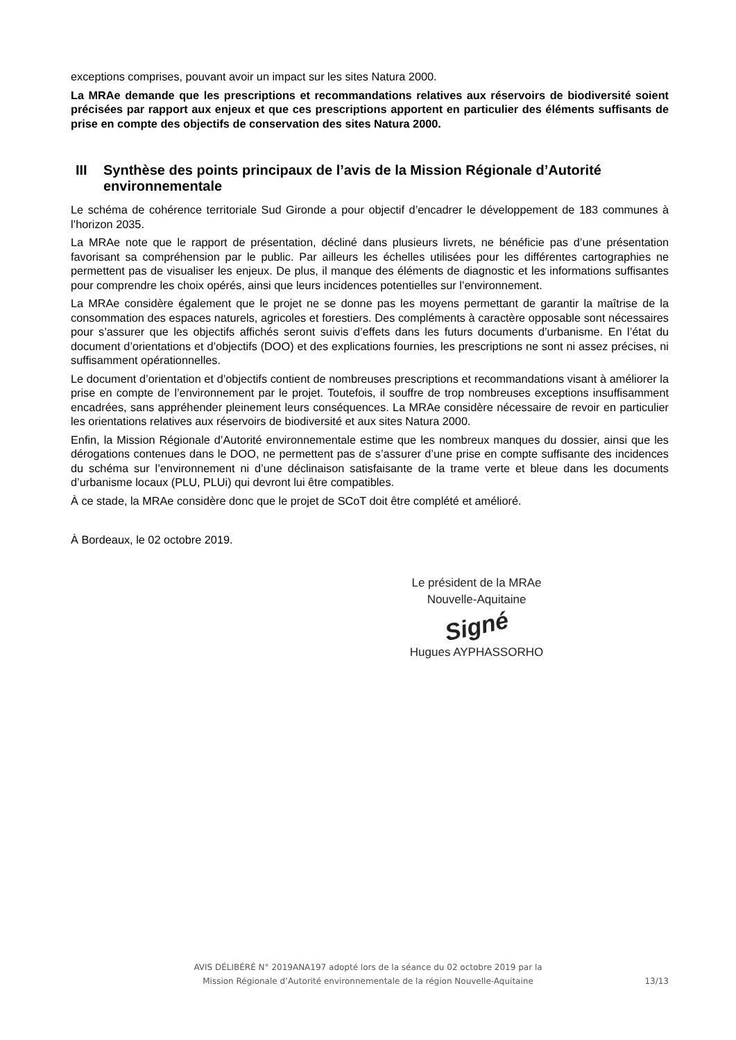exceptions comprises, pouvant avoir un impact sur les sites Natura 2000.
La MRAe demande que les prescriptions et recommandations relatives aux réservoirs de biodiversité soient précisées par rapport aux enjeux et que ces prescriptions apportent en particulier des éléments suffisants de prise en compte des objectifs de conservation des sites Natura 2000.
III Synthèse des points principaux de l’avis de la Mission Régionale d’Autorité environnementale
Le schéma de cohérence territoriale Sud Gironde a pour objectif d’encadrer le développement de 183 communes à l’horizon 2035.
La MRAe note que le rapport de présentation, décliné dans plusieurs livrets, ne bénéficie pas d’une présentation favorisant sa compréhension par le public. Par ailleurs les échelles utilisées pour les différentes cartographies ne permettent pas de visualiser les enjeux. De plus, il manque des éléments de diagnostic et les informations suffisantes pour comprendre les choix opérés, ainsi que leurs incidences potentielles sur l’environnement.
La MRAe considère également que le projet ne se donne pas les moyens permettant de garantir la maîtrise de la consommation des espaces naturels, agricoles et forestiers. Des compléments à caractère opposable sont nécessaires pour s’assurer que les objectifs affichés seront suivis d’effets dans les futurs documents d’urbanisme. En l’état du document d’orientations et d’objectifs (DOO) et des explications fournies, les prescriptions ne sont ni assez précises, ni suffisamment opérationnelles.
Le document d’orientation et d’objectifs contient de nombreuses prescriptions et recommandations visant à améliorer la prise en compte de l’environnement par le projet. Toutefois, il souffre de trop nombreuses exceptions insuffisamment encadrées, sans appréhender pleinement leurs conséquences. La MRAe considère nécessaire de revoir en particulier les orientations relatives aux réservoirs de biodiversité et aux sites Natura 2000.
Enfin, la Mission Régionale d’Autorité environnementale estime que les nombreux manques du dossier, ainsi que les dérogations contenues dans le DOO, ne permettent pas de s’assurer d’une prise en compte suffisante des incidences du schéma sur l’environnement ni d’une déclinaison satisfaisante de la trame verte et bleue dans les documents d’urbanisme locaux (PLU, PLUi) qui devront lui être compatibles.
À ce stade, la MRAe considère donc que le projet de SCoT doit être complété et amélioré.
À Bordeaux, le 02 octobre 2019.
Le président de la MRAe
Nouvelle-Aquitaine
Signé
Hugues AYPHASSORHO
AVIS DÉLIBÉRÉ N° 2019ANA197 adopté lors de la séance du 02 octobre 2019 par la
Mission Régionale d’Autorité environnementale de la région Nouvelle-Aquitaine
13/13